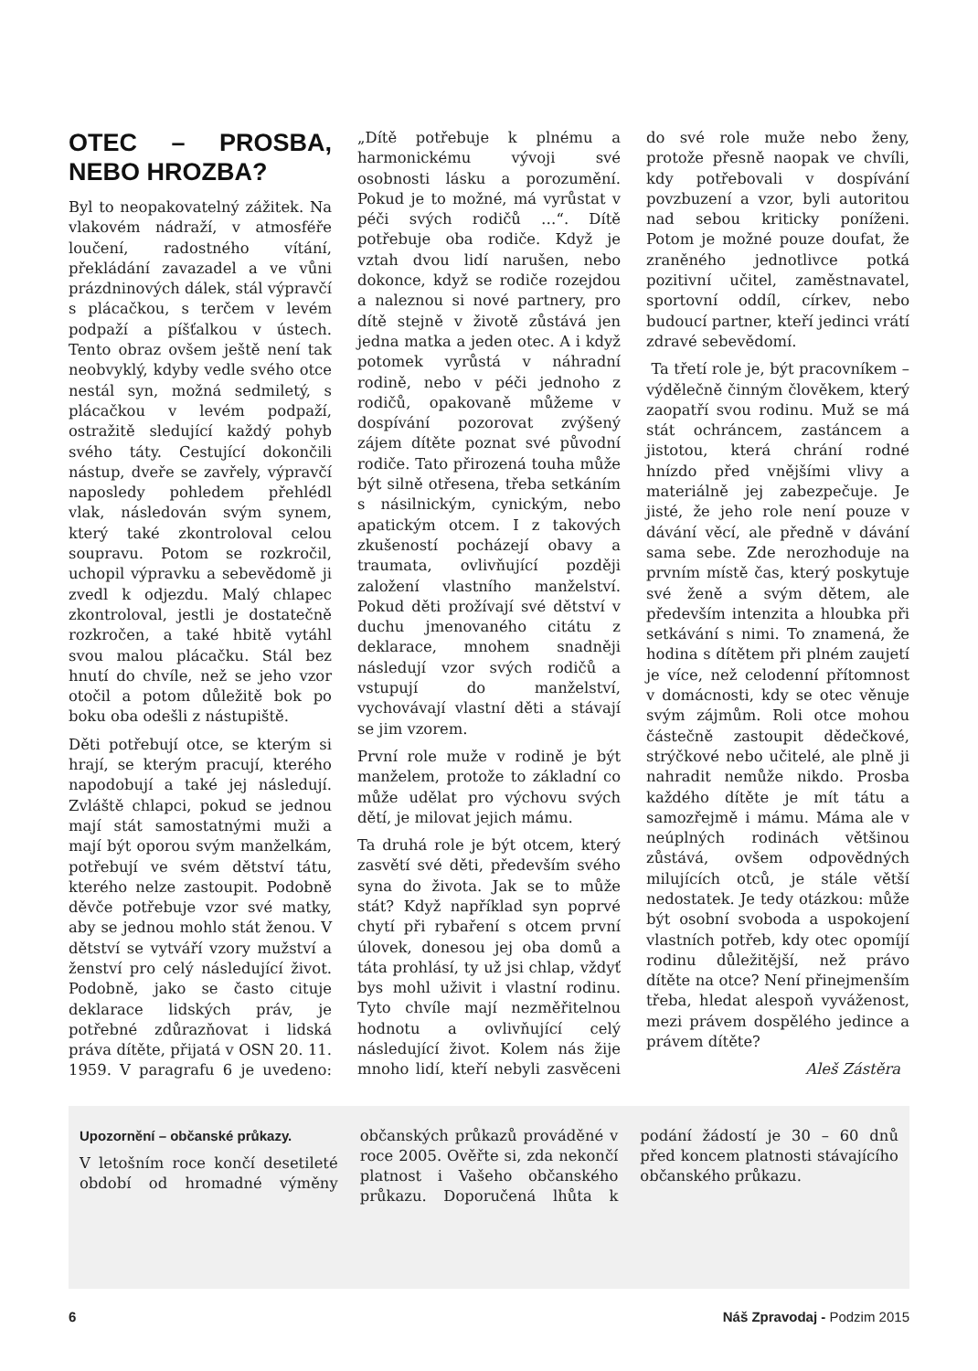OTEC – PROSBA, NEBO HROZBA?
Byl to neopakovatelný zážitek. Na vlakovém nádraží, v atmosféře loučení, radostného vítání, překládání zavazadel a ve vůni prázdninových dálek, stál výpravčí s plácačkou, s terčem v levém podpaží a píšťalkou v ústech. Tento obraz ovšem ještě není tak neobvyklý, kdyby vedle svého otce nestál syn, možná sedmiletý, s plácačkou v levém podpaží, ostražitě sledující každý pohyb svého táty. Cestující dokončili nástup, dveře se zavřely, výpravčí naposledy pohledem přehlédl vlak, následován svým synem, který také zkontroloval celou soupravu. Potom se rozkročil, uchopil výpravku a sebevědomě ji zvedl k odjezdu. Malý chlapec zkontroloval, jestli je dostatečně rozkročen, a také hbitě vytáhl svou malou plácačku. Stál bez hnutí do chvíle, než se jeho vzor otočil a potom důležitě bok po boku oba odešli z nástupiště.
Děti potřebují otce, se kterým si hrají, se kterým pracují, kterého napodobují a také jej následují. Zvláště chlapci, pokud se jednou mají stát samostatnými muži a mají být oporou svým manželkám, potřebují ve svém dětství tátu, kterého nelze zastoupit. Podobně děvče potřebuje vzor své matky, aby se jednou mohlo stát ženou. V dětství se vytváří vzory mužství a ženství pro celý následující život. Podobně, jako se často cituje deklarace lidských práv, je potřebné zdůrazňovat i lidská práva dítěte, přijatá v OSN 20. 11. 1959. V paragrafu 6 je uvedeno: „Dítě potřebuje k plnému a harmonickému vývoji své osobnosti lásku a porozumění. Pokud je to možné, má vyrůstat v péči svých rodičů …“. Dítě potřebuje oba rodiče. Když je vztah dvou lidí narušen, nebo dokonce, když se rodiče rozejdou a naleznou si nové partnery, pro dítě stejně v životě zůstává jen jedna matka a jeden otec. A i když potomek vyrůstá v náhradní rodině, nebo v péči jednoho z rodičů, opakovaně můžeme v dospívání pozorovat zvýšený zájem dítěte poznat své původní rodiče. Tato přirozená touha může být silně otřesena, třeba setkáním s násilnickým, cynickým, nebo apatickým otcem. I z takových zkušeností pocházejí obavy a traumata, ovlivňující později založení vlastního manželství. Pokud děti prožívají své dětství v duchu jmenovaného citátu z deklarace, mnohem snadněji následují vzor svých rodičů a vstupují do manželství, vychovávají vlastní děti a stávají se jim vzorem.
První role muže v rodině je být manželem, protože to základní co může udělat pro výchovu svých dětí, je milovat jejich mámu.
Ta druhá role je být otcem, který zasvětí své děti, především svého syna do života. Jak se to může stát? Když například syn poprvé chytí při rybaření s otcem první úlovek, donesou jej oba domů a táta prohlásí, ty už jsi chlap, vždyť bys mohl uživit i vlastní rodinu. Tyto chvíle mají nezměřitelnou hodnotu a ovlivňující celý následující život. Kolem nás žije mnoho lidí, kteří nebyli zasvěceni do své role muže nebo ženy, protože přesně naopak ve chvíli, kdy potřebovali v dospívání povzbuzení a vzor, byli autoritou nad sebou kriticky poníženi. Potom je možné pouze doufat, že zraněného jednotlivce potká pozitivní učitel, zaměstnavatel, sportovní oddíl, církev, nebo budoucí partner, kteří jedinci vrátí zdravé sebevědomí.
Ta třetí role je, být pracovníkem – výdělečně činným člověkem, který zaopatří svou rodinu. Muž se má stát ochráncem, zastáncem a jistotou, která chrání rodné hnízdo před vnějšími vlivy a materiálně jej zabezpečuje. Je jisté, že jeho role není pouze v dávání věcí, ale předně v dávání sama sebe. Zde nerozhoduje na prvním místě čas, který poskytuje své ženě a svým dětem, ale především intenzita a hloubka při setkávání s nimi. To znamená, že hodina s dítětem při plném zaujetí je více, než celodenní přítomnost v domácnosti, kdy se otec věnuje svým zájmům. Roli otce mohou částečně zastoupit dědečkové, strýčkové nebo učitelé, ale plně ji nahradit nemůže nikdo. Prosba každého dítěte je mít tátu a samozřejmě i mámu. Máma ale v neúplných rodinách většinou zůstává, ovšem odpovědných milujících otců, je stále větší nedostatek. Je tedy otázkou: může být osobní svoboda a uspokojení vlastních potřeb, kdy otec opomíjí rodinu důležitější, než právo dítěte na otce? Není přinejmenším třeba, hledat alespoň vyváženost, mezi právem dospělého jedince a právem dítěte?
Aleš Zástěra
Upozornění – občanské průkazy.
V letošním roce končí desetileté období od hromadné výměny občanských průkazů prováděné v roce 2005. Ověřte si, zda nekončí platnost i Vašeho občanského průkazu. Doporučená lhůta k podání žádostí je 30 – 60 dnů před koncem platnosti stávajícího občanského průkazu.
6 Náš Zpravodaj - Podzim 2015